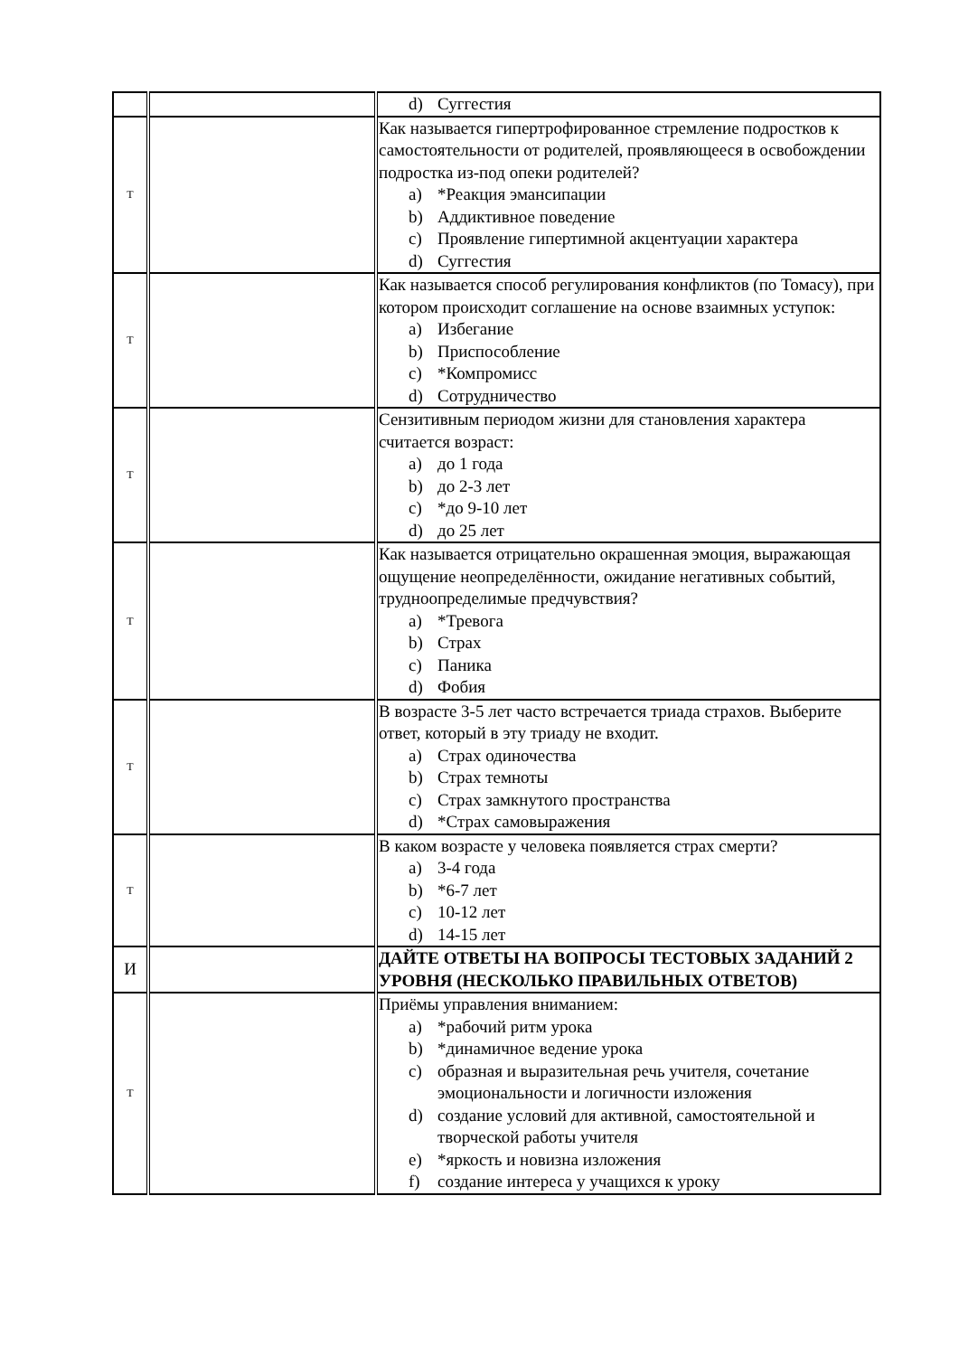| | | d) Суггестия |
| Т | | Как называется гипертрофированное стремление подростков к самостоятельности от родителей, проявляющееся в освобождении подростка из-под опеки родителей? a) *Реакция эмансипации b) Аддиктивное поведение c) Проявление гипертимной акцентуации характера d) Суггестия |
| Т | | Как называется способ регулирования конфликтов (по Томасу), при котором происходит соглашение на основе взаимных уступок: a) Избегание b) Приспособление c) *Компромисс d) Сотрудничество |
| Т | | Сензитивным периодом жизни для становления характера считается возраст: a) до 1 года b) до 2-3 лет c) *до 9-10 лет d) до 25 лет |
| Т | | Как называется отрицательно окрашенная эмоция, выражающая ощущение неопределённости, ожидание негативных событий, трудноопределимые предчувствия? a) *Тревога b) Страх c) Паника d) Фобия |
| Т | | В возрасте 3-5 лет часто встречается триада страхов. Выберите ответ, который в эту триаду не входит. a) Страх одиночества b) Страх темноты c) Страх замкнутого пространства d) *Страх самовыражения |
| Т | | В каком возрасте у человека появляется страх смерти? a) 3-4 года b) *6-7 лет c) 10-12 лет d) 14-15 лет |
| И | | ДАЙТЕ ОТВЕТЫ НА ВОПРОСЫ ТЕСТОВЫХ ЗАДАНИЙ 2 УРОВНЯ (НЕСКОЛЬКО ПРАВИЛЬНЫХ ОТВЕТОВ) |
| Т | | Приёмы управления вниманием: a) *рабочий ритм урока b) *динамичное ведение урока c) образная и выразительная речь учителя, сочетание эмоциональности и логичности изложения d) создание условий для активной, самостоятельной и творческой работы учителя e) *яркость и новизна изложения f) создание интереса у учащихся к уроку |